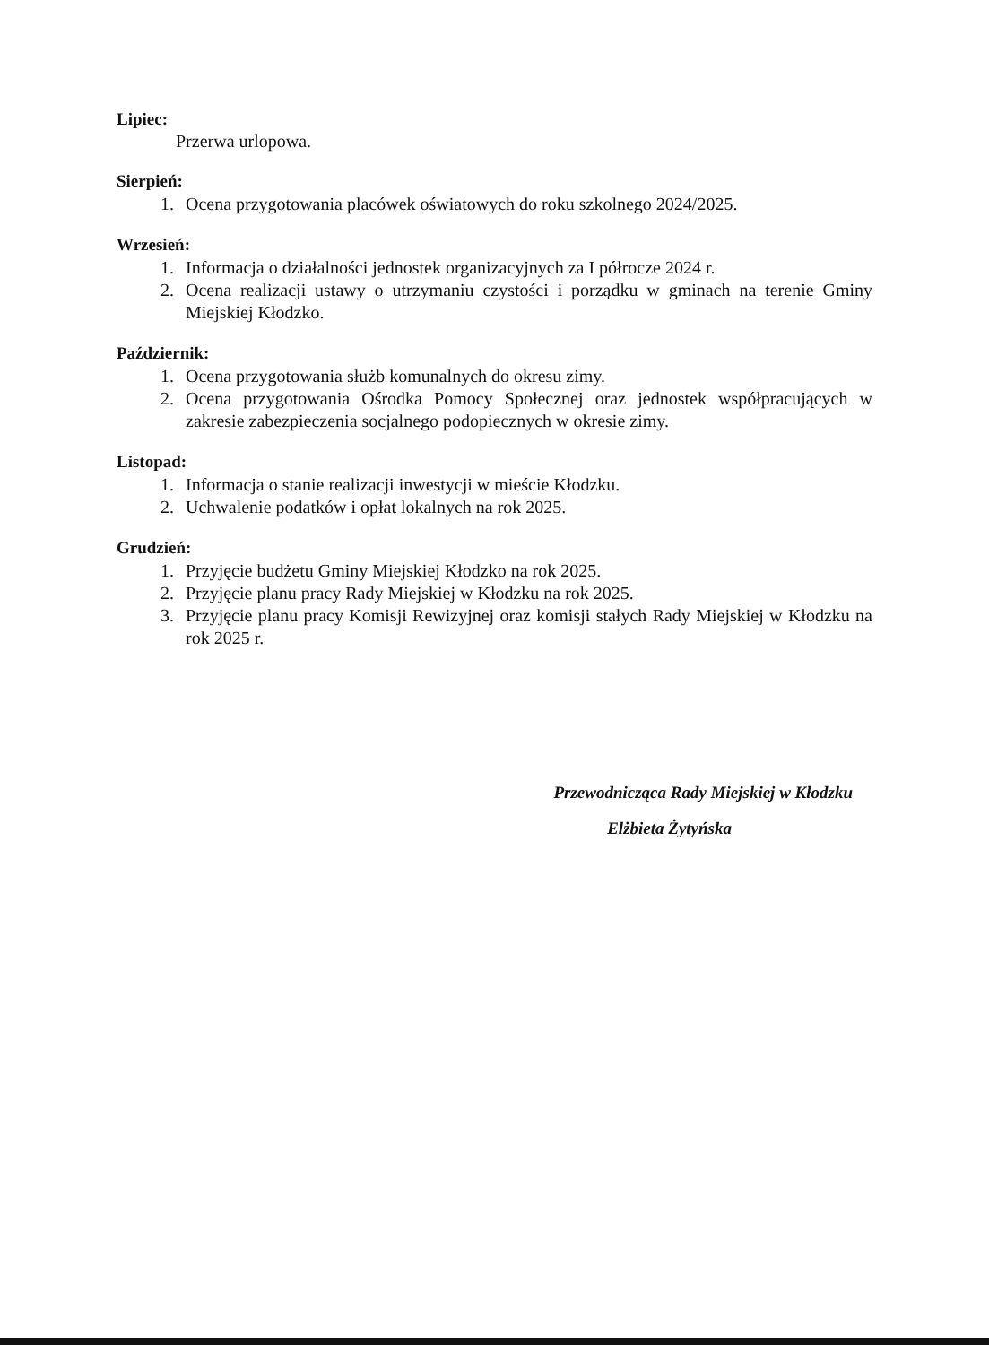Lipiec:
Przerwa urlopowa.
Sierpień:
1. Ocena przygotowania placówek oświatowych do roku szkolnego 2024/2025.
Wrzesień:
1. Informacja o działalności jednostek organizacyjnych za I półrocze 2024 r.
2. Ocena realizacji ustawy o utrzymaniu czystości i porządku w gminach na terenie Gminy Miejskiej Kłodzko.
Październik:
1. Ocena przygotowania służb komunalnych do okresu zimy.
2. Ocena przygotowania Ośrodka Pomocy Społecznej oraz jednostek współpracujących w zakresie zabezpieczenia socjalnego podopiecznych w okresie zimy.
Listopad:
1. Informacja o stanie realizacji inwestycji w mieście Kłodzku.
2. Uchwalenie podatków i opłat lokalnych na rok 2025.
Grudzień:
1. Przyjęcie budżetu Gminy Miejskiej Kłodzko na rok 2025.
2. Przyjęcie planu pracy Rady Miejskiej w Kłodzku na rok 2025.
3. Przyjęcie planu pracy Komisji Rewizyjnej oraz komisji stałych Rady Miejskiej w Kłodzku na rok 2025 r.
Przewodnicząca Rady Miejskiej w Kłodzku
Elżbieta Żytyńska